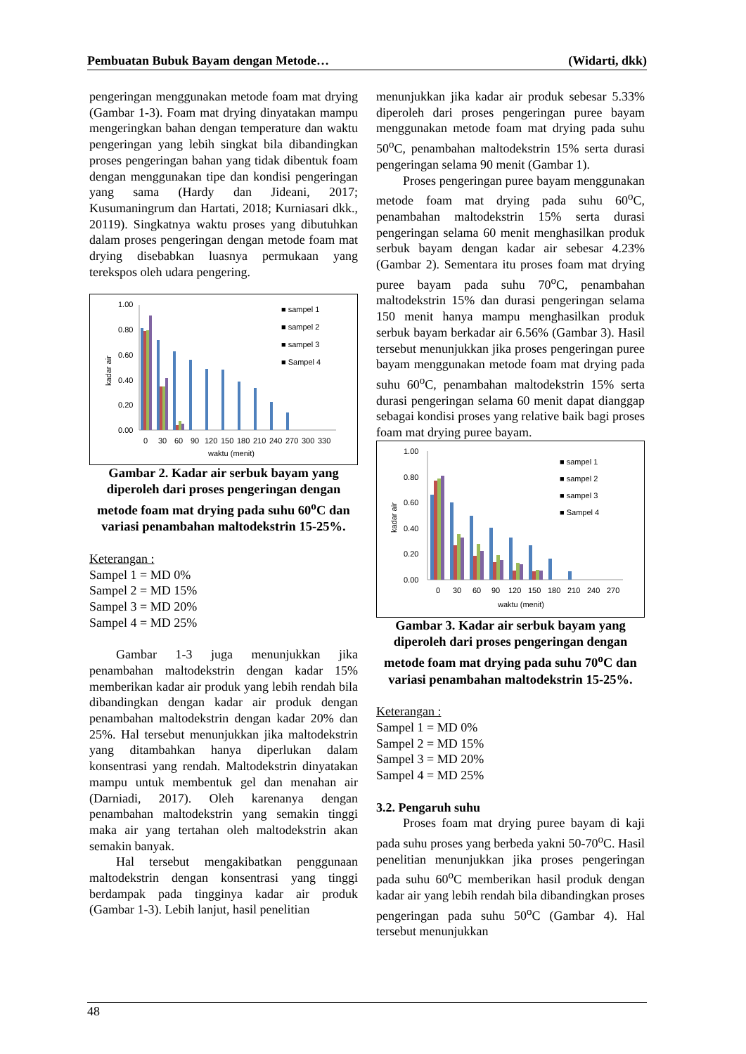Pembuatan Bubuk Bayam dengan Metode… (Widarti, dkk)
pengeringan menggunakan metode foam mat drying (Gambar 1-3). Foam mat drying dinyatakan mampu mengeringkan bahan dengan temperature dan waktu pengeringan yang lebih singkat bila dibandingkan proses pengeringan bahan yang tidak dibentuk foam dengan menggunakan tipe dan kondisi pengeringan yang sama (Hardy dan Jideani, 2017; Kusumaningrum dan Hartati, 2018; Kurniasari dkk., 20119). Singkatnya waktu proses yang dibutuhkan dalam proses pengeringan dengan metode foam mat drying disebabkan luasnya permukaan yang terekspos oleh udara pengering.
1.00
0.80
0.60
0.40
0.20
0.00
kadar air
■ sampel 1
■ sampel 2
■ sampel 3
■ Sampel 4
0
30
60
90
120
150
180
210
240
270
300
330
waktu (menit)
Gambar 2. Kadar air serbuk bayam yang diperoleh dari proses pengeringan dengan metode foam mat drying pada suhu 60<sup>o</sup>C dan variasi penambahan maltodekstrin 15-25%.
Keterangan :
Sampel 1 = MD 0%
Sampel 2 = MD 15%
Sampel 3 = MD 20%
Sampel 4 = MD 25%
Gambar 1-3 juga menunjukkan jika penambahan maltodekstrin dengan kadar 15% memberikan kadar air produk yang lebih rendah bila dibandingkan dengan kadar air produk dengan penambahan maltodekstrin dengan kadar 20% dan 25%. Hal tersebut menunjukkan jika maltodekstrin yang ditambahkan hanya diperlukan dalam konsentrasi yang rendah. Maltodekstrin dinyatakan mampu untuk membentuk gel dan menahan air (Darniadi, 2017). Oleh karenanya dengan penambahan maltodekstrin yang semakin tinggi maka air yang tertahan oleh maltodekstrin akan semakin banyak.
Hal tersebut mengakibatkan penggunaan maltodekstrin dengan konsentrasi yang tinggi berdampak pada tingginya kadar air produk (Gambar 1-3). Lebih lanjut, hasil penelitian
menunjukkan jika kadar air produk sebesar 5.33% diperoleh dari proses pengeringan puree bayam menggunakan metode foam mat drying pada suhu 50<sup>o</sup>C, penambahan maltodekstrin 15% serta durasi pengeringan selama 90 menit (Gambar 1).
Proses pengeringan puree bayam menggunakan metode foam mat drying pada suhu 60<sup>o</sup>C, penambahan maltodekstrin 15% serta durasi pengeringan selama 60 menit menghasilkan produk serbuk bayam dengan kadar air sebesar 4.23% (Gambar 2). Sementara itu proses foam mat drying puree bayam pada suhu 70<sup>o</sup>C, penambahan maltodekstrin 15% dan durasi pengeringan selama 150 menit hanya mampu menghasilkan produk serbuk bayam berkadar air 6.56% (Gambar 3). Hasil tersebut menunjukkan jika proses pengeringan puree bayam menggunakan metode foam mat drying pada suhu 60<sup>o</sup>C, penambahan maltodekstrin 15% serta durasi pengeringan selama 60 menit dapat dianggap sebagai kondisi proses yang relative baik bagi proses foam mat drying puree bayam.
1.00
0.80
0.60
0.40
0.20
0.00
kadar air
■ sampel 1
■ sampel 2
■ sampel 3
■ Sampel 4
0
30
60
90
120
150
180
210
240
270
waktu (menit)
Gambar 3. Kadar air serbuk bayam yang diperoleh dari proses pengeringan dengan metode foam mat drying pada suhu 70<sup>o</sup>C dan variasi penambahan maltodekstrin 15-25%.
Keterangan :
Sampel 1 = MD 0%
Sampel 2 = MD 15%
Sampel 3 = MD 20%
Sampel 4 = MD 25%
3.2. Pengaruh suhu
Proses foam mat drying puree bayam di kaji pada suhu proses yang berbeda yakni 50-70<sup>o</sup>C. Hasil penelitian menunjukkan jika proses pengeringan pada suhu 60<sup>o</sup>C memberikan hasil produk dengan kadar air yang lebih rendah bila dibandingkan proses pengeringan pada suhu 50<sup>o</sup>C (Gambar 4). Hal tersebut menunjukkan
48